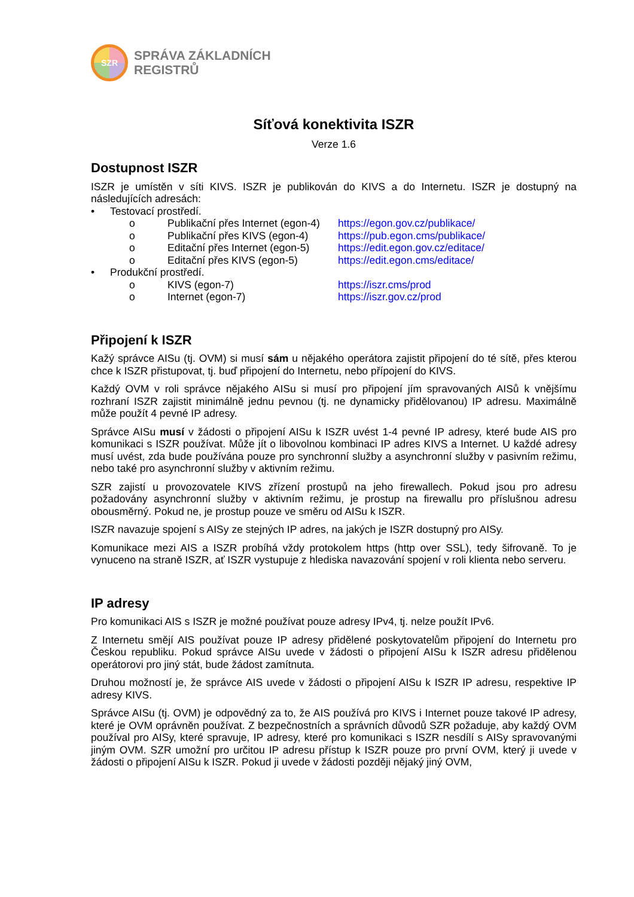SZR
SPRÁVA ZÁKLADNÍCH
REGISTRŮ
Síťová konektivita ISZR
Verze 1.6
Dostupnost ISZR
ISZR je umístěn v síti KIVS. ISZR je publikován do KIVS a do Internetu. ISZR je dostupný na následujících adresách:
• Testovací prostředí.
o Publikační přes Internet (egon-4) https://egon.gov.cz/publikace/
o Publikační přes KIVS (egon-4) https://pub.egon.cms/publikace/
o Editační přes Internet (egon-5) https://edit.egon.gov.cz/editace/
o Editační přes KIVS (egon-5) https://edit.egon.cms/editace/
• Produkční prostředí.
o KIVS (egon-7) https://iszr.cms/prod
o Internet (egon-7) https://iszr.gov.cz/prod
Připojení k ISZR
Kažý správce AISu (tj. OVM) si musí sám u nějakého operátora zajistit připojení do té sítě, přes kterou chce k ISZR přistupovat, tj. buď připojení do Internetu, nebo přípojení do KIVS.
Každý OVM v roli správce nějakého AISu si musí pro připojení jím spravovaných AISů k vnějšímu rozhraní ISZR zajistit minimálně jednu pevnou (tj. ne dynamicky přidělovanou) IP adresu. Maximálně může použít 4 pevné IP adresy.
Správce AISu musí v žádosti o připojení AISu k ISZR uvést 1-4 pevné IP adresy, které bude AIS pro komunikaci s ISZR používat. Může jít o libovolnou kombinaci IP adres KIVS a Internet. U každé adresy musí uvést, zda bude používána pouze pro synchronní služby a asynchronní služby v pasivním režimu, nebo také pro asynchronní služby v aktivním režimu.
SZR zajistí u provozovatele KIVS zřízení prostupů na jeho firewallech. Pokud jsou pro adresu požadovány asynchronní služby v aktivním režimu, je prostup na firewallu pro příslušnou adresu obousměrný. Pokud ne, je prostup pouze ve směru od AISu k ISZR.
ISZR navazuje spojení s AISy ze stejných IP adres, na jakých je ISZR dostupný pro AISy.
Komunikace mezi AIS a ISZR probíhá vždy protokolem https (http over SSL), tedy šifrovaně. To je vynuceno na straně ISZR, ať ISZR vystupuje z hlediska navazování spojení v roli klienta nebo serveru.
IP adresy
Pro komunikaci AIS s ISZR je možné používat pouze adresy IPv4, tj. nelze použít IPv6.
Z Internetu smějí AIS používat pouze IP adresy přidělené poskytovatelům připojení do Internetu pro Českou republiku. Pokud správce AISu uvede v žádosti o připojení AISu k ISZR adresu přidělenou operátorovi pro jiný stát, bude žádost zamítnuta.
Druhou možností je, že správce AIS uvede v žádosti o připojení AISu k ISZR IP adresu, respektive IP adresy KIVS.
Správce AISu (tj. OVM) je odpovědný za to, že AIS používá pro KIVS i Internet pouze takové IP adresy, které je OVM oprávněn používat. Z bezpečnostních a správních důvodů SZR požaduje, aby každý OVM používal pro AISy, které spravuje, IP adresy, které pro komunikaci s ISZR nesdílí s AISy spravovanými jiným OVM. SZR umožní pro určitou IP adresu přístup k ISZR pouze pro první OVM, který ji uvede v žádosti o připojení AISu k ISZR. Pokud ji uvede v žádosti později nějaký jiný OVM,